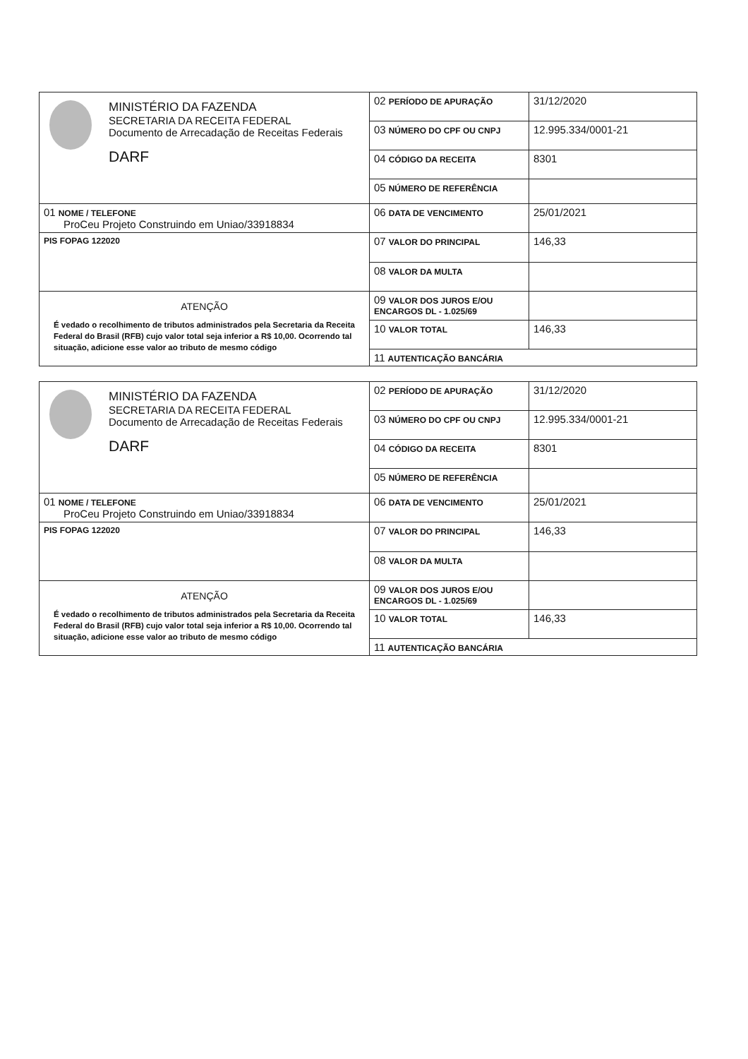| MINISTÉRIO DA FAZENDA SECRETARIA DA RECEITA FEDERAL Documento de Arrecadação de Receitas Federais DARF | 02 PERÍODO DE APURAÇÃO | 31/12/2020 |
| | 03 NÚMERO DO CPF OU CNPJ | 12.995.334/0001-21 |
| | 04 CÓDIGO DA RECEITA | 8301 |
| | 05 NÚMERO DE REFERÊNCIA | |
| 01 NOME / TELEFONE ProCeu Projeto Construindo em Uniao/33918834 | 06 DATA DE VENCIMENTO | 25/01/2021 |
| PIS FOPAG 122020 | 07 VALOR DO PRINCIPAL | 146,33 |
| | 08 VALOR DA MULTA | |
| ATENÇÃO É vedado o recolhimento de tributos administrados pela Secretaria da Receita Federal do Brasil (RFB) cujo valor total seja inferior a R$ 10,00. Ocorrendo tal situação, adicione esse valor ao tributo de mesmo código | 09 VALOR DOS JUROS E/OU ENCARGOS DL - 1.025/69 | |
| | 10 VALOR TOTAL | 146,33 |
| | 11 AUTENTICAÇÃO BANCÁRIA | |
| MINISTÉRIO DA FAZENDA SECRETARIA DA RECEITA FEDERAL Documento de Arrecadação de Receitas Federais DARF | 02 PERÍODO DE APURAÇÃO | 31/12/2020 |
| | 03 NÚMERO DO CPF OU CNPJ | 12.995.334/0001-21 |
| | 04 CÓDIGO DA RECEITA | 8301 |
| | 05 NÚMERO DE REFERÊNCIA | |
| 01 NOME / TELEFONE ProCeu Projeto Construindo em Uniao/33918834 | 06 DATA DE VENCIMENTO | 25/01/2021 |
| PIS FOPAG 122020 | 07 VALOR DO PRINCIPAL | 146,33 |
| | 08 VALOR DA MULTA | |
| ATENÇÃO É vedado o recolhimento de tributos administrados pela Secretaria da Receita Federal do Brasil (RFB) cujo valor total seja inferior a R$ 10,00. Ocorrendo tal situação, adicione esse valor ao tributo de mesmo código | 09 VALOR DOS JUROS E/OU ENCARGOS DL - 1.025/69 | |
| | 10 VALOR TOTAL | 146,33 |
| | 11 AUTENTICAÇÃO BANCÁRIA | |